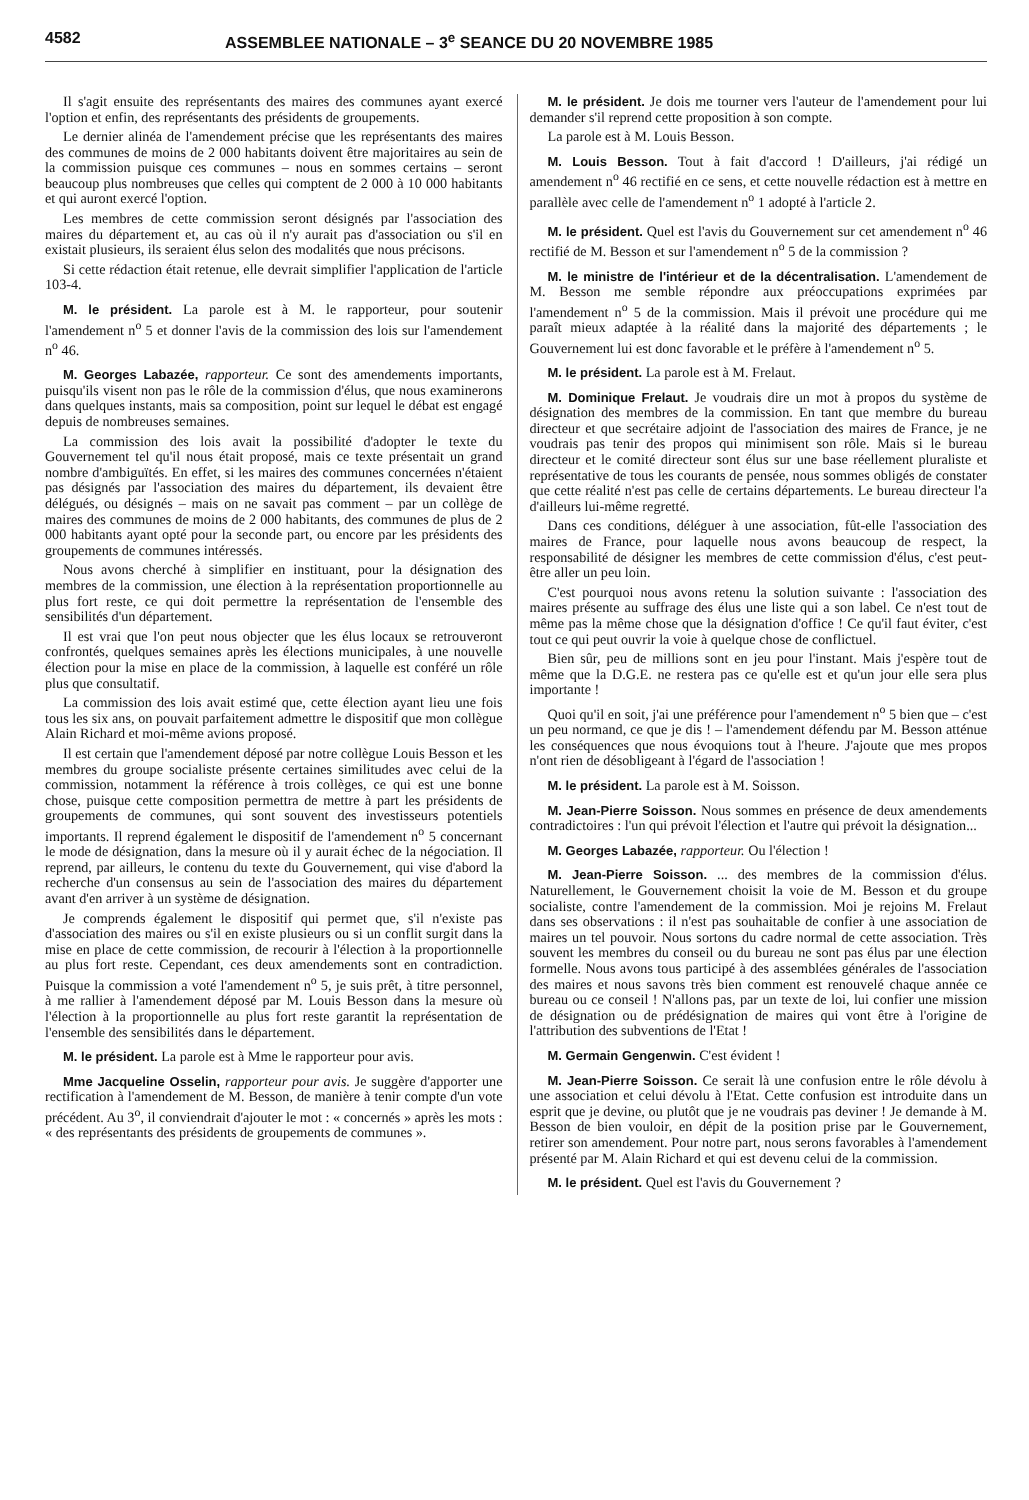4582 ASSEMBLEE NATIONALE – 3<sup>e</sup> SEANCE DU 20 NOVEMBRE 1985
Il s'agit ensuite des représentants des maires des communes ayant exercé l'option et enfin, des représentants des présidents de groupements.
Le dernier alinéa de l'amendement précise que les représentants des maires des communes de moins de 2 000 habitants doivent être majoritaires au sein de la commission puisque ces communes – nous en sommes certains – seront beaucoup plus nombreuses que celles qui comptent de 2 000 à 10 000 habitants et qui auront exercé l'option.
Les membres de cette commission seront désignés par l'association des maires du département et, au cas où il n'y aurait pas d'association ou s'il en existait plusieurs, ils seraient élus selon des modalités que nous précisons.
Si cette rédaction était retenue, elle devrait simplifier l'application de l'article 103-4.
M. le président. La parole est à M. le rapporteur, pour soutenir l'amendement n<sup>o</sup> 5 et donner l'avis de la commission des lois sur l'amendement n<sup>o</sup> 46.
M. Georges Labazée, rapporteur. Ce sont des amendements importants, puisqu'ils visent non pas le rôle de la commission d'élus, que nous examinerons dans quelques instants, mais sa composition, point sur lequel le débat est engagé depuis de nombreuses semaines.
La commission des lois avait la possibilité d'adopter le texte du Gouvernement tel qu'il nous était proposé, mais ce texte présentait un grand nombre d'ambiguïtés. En effet, si les maires des communes concernées n'étaient pas désignés par l'association des maires du département, ils devaient être délégués, ou désignés – mais on ne savait pas comment – par un collège de maires des communes de moins de 2 000 habitants, des communes de plus de 2 000 habitants ayant opté pour la seconde part, ou encore par les présidents des groupements de communes intéressés.
Nous avons cherché à simplifier en instituant, pour la désignation des membres de la commission, une élection à la représentation proportionnelle au plus fort reste, ce qui doit permettre la représentation de l'ensemble des sensibilités d'un département.
Il est vrai que l'on peut nous objecter que les élus locaux se retrouveront confrontés, quelques semaines après les élections municipales, à une nouvelle élection pour la mise en place de la commission, à laquelle est conféré un rôle plus que consultatif.
La commission des lois avait estimé que, cette élection ayant lieu une fois tous les six ans, on pouvait parfaitement admettre le dispositif que mon collègue Alain Richard et moi-même avions proposé.
Il est certain que l'amendement déposé par notre collègue Louis Besson et les membres du groupe socialiste présente certaines similitudes avec celui de la commission, notamment la référence à trois collèges, ce qui est une bonne chose, puisque cette composition permettra de mettre à part les présidents de groupements de communes, qui sont souvent des investisseurs potentiels importants. Il reprend également le dispositif de l'amendement n<sup>o</sup> 5 concernant le mode de désignation, dans la mesure où il y aurait échec de la négociation. Il reprend, par ailleurs, le contenu du texte du Gouvernement, qui vise d'abord la recherche d'un consensus au sein de l'association des maires du département avant d'en arriver à un système de désignation.
Je comprends également le dispositif qui permet que, s'il n'existe pas d'association des maires ou s'il en existe plusieurs ou si un conflit surgit dans la mise en place de cette commission, de recourir à l'élection à la proportionnelle au plus fort reste. Cependant, ces deux amendements sont en contradiction. Puisque la commission a voté l'amendement n<sup>o</sup> 5, je suis prêt, à titre personnel, à me rallier à l'amendement déposé par M. Louis Besson dans la mesure où l'élection à la proportionnelle au plus fort reste garantit la représentation de l'ensemble des sensibilités dans le département.
M. le président. La parole est à Mme le rapporteur pour avis.
Mme Jacqueline Osselin, rapporteur pour avis. Je suggère d'apporter une rectification à l'amendement de M. Besson, de manière à tenir compte d'un vote précédent. Au 3<sup>o</sup>, il conviendrait d'ajouter le mot : « concernés » après les mots : « des représentants des présidents de groupements de communes ».
M. le président. Je dois me tourner vers l'auteur de l'amendement pour lui demander s'il reprend cette proposition à son compte.
La parole est à M. Louis Besson.
M. Louis Besson. Tout à fait d'accord ! D'ailleurs, j'ai rédigé un amendement n<sup>o</sup> 46 rectifié en ce sens, et cette nouvelle rédaction est à mettre en parallèle avec celle de l'amendement n<sup>o</sup> 1 adopté à l'article 2.
M. le président. Quel est l'avis du Gouvernement sur cet amendement n<sup>o</sup> 46 rectifié de M. Besson et sur l'amendement n<sup>o</sup> 5 de la commission ?
M. le ministre de l'intérieur et de la décentralisation. L'amendement de M. Besson me semble répondre aux préoccupations exprimées par l'amendement n<sup>o</sup> 5 de la commission. Mais il prévoit une procédure qui me paraît mieux adaptée à la réalité dans la majorité des départements ; le Gouvernement lui est donc favorable et le préfère à l'amendement n<sup>o</sup> 5.
M. le président. La parole est à M. Frelaut.
M. Dominique Frelaut. Je voudrais dire un mot à propos du système de désignation des membres de la commission. En tant que membre du bureau directeur et que secrétaire adjoint de l'association des maires de France, je ne voudrais pas tenir des propos qui minimisent son rôle. Mais si le bureau directeur et le comité directeur sont élus sur une base réellement pluraliste et représentative de tous les courants de pensée, nous sommes obligés de constater que cette réalité n'est pas celle de certains départements. Le bureau directeur l'a d'ailleurs lui-même regretté.
Dans ces conditions, déléguer à une association, fût-elle l'association des maires de France, pour laquelle nous avons beaucoup de respect, la responsabilité de désigner les membres de cette commission d'élus, c'est peut-être aller un peu loin.
C'est pourquoi nous avons retenu la solution suivante : l'association des maires présente au suffrage des élus une liste qui a son label. Ce n'est tout de même pas la même chose que la désignation d'office ! Ce qu'il faut éviter, c'est tout ce qui peut ouvrir la voie à quelque chose de conflictuel.
Bien sûr, peu de millions sont en jeu pour l'instant. Mais j'espère tout de même que la D.G.E. ne restera pas ce qu'elle est et qu'un jour elle sera plus importante !
Quoi qu'il en soit, j'ai une préférence pour l'amendement n<sup>o</sup> 5 bien que – c'est un peu normand, ce que je dis ! – l'amendement défendu par M. Besson atténue les conséquences que nous évoquions tout à l'heure. J'ajoute que mes propos n'ont rien de désobligeant à l'égard de l'association !
M. le président. La parole est à M. Soisson.
M. Jean-Pierre Soisson. Nous sommes en présence de deux amendements contradictoires : l'un qui prévoit l'élection et l'autre qui prévoit la désignation...
M. Georges Labazée, rapporteur. Ou l'élection !
M. Jean-Pierre Soisson. ... des membres de la commission d'élus. Naturellement, le Gouvernement choisit la voie de M. Besson et du groupe socialiste, contre l'amendement de la commission. Moi je rejoins M. Frelaut dans ses observations : il n'est pas souhaitable de confier à une association de maires un tel pouvoir. Nous sortons du cadre normal de cette association. Très souvent les membres du conseil ou du bureau ne sont pas élus par une élection formelle. Nous avons tous participé à des assemblées générales de l'association des maires et nous savons très bien comment est renouvelé chaque année ce bureau ou ce conseil ! N'allons pas, par un texte de loi, lui confier une mission de désignation ou de prédésignation de maires qui vont être à l'origine de l'attribution des subventions de l'Etat !
M. Germain Gengenwin. C'est évident !
M. Jean-Pierre Soisson. Ce serait là une confusion entre le rôle dévolu à une association et celui dévolu à l'Etat. Cette confusion est introduite dans un esprit que je devine, ou plutôt que je ne voudrais pas deviner ! Je demande à M. Besson de bien vouloir, en dépit de la position prise par le Gouvernement, retirer son amendement. Pour notre part, nous serons favorables à l'amendement présenté par M. Alain Richard et qui est devenu celui de la commission.
M. le président. Quel est l'avis du Gouvernement ?